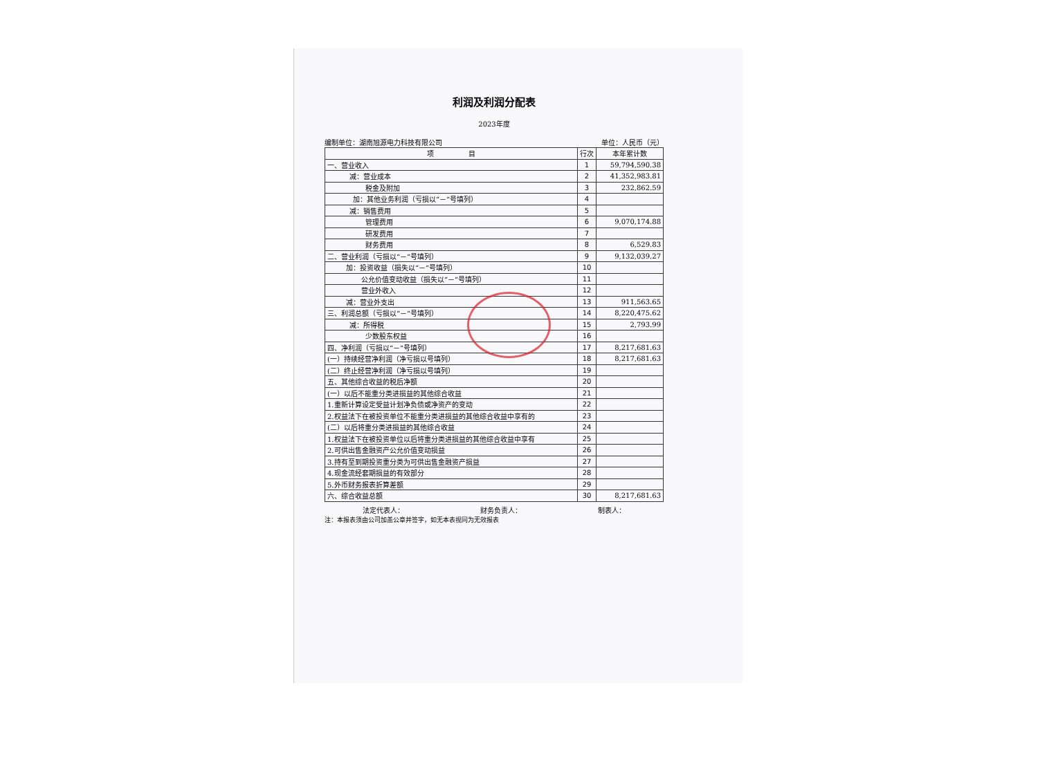利润及利润分配表
2023年度
编制单位：湖南旭源电力科技有限公司 单位：人民币（元）
| 项 目 | 行次 | 本年累计数 |
| --- | --- | --- |
| 一、营业收入 | 1 | 59,794,590.38 |
| 减：营业成本 | 2 | 41,352,983.81 |
| 税金及附加 | 3 | 232,862.59 |
| 加：其他业务利润（亏损以“－”号填列） | 4 | |
| 减：销售费用 | 5 | |
| 管理费用 | 6 | 9,070,174.88 |
| 研发费用 | 7 | |
| 财务费用 | 8 | 6,529.83 |
| 二、营业利润（亏损以“－”号填列） | 9 | 9,132,039.27 |
| 加：投资收益（损失以“－”号填列） | 10 | |
| 公允价值变动收益（损失以“－”号填列） | 11 | |
| 营业外收入 | 12 | |
| 减：营业外支出 | 13 | 911,563.65 |
| 三、利润总额（亏损以“－”号填列） | 14 | 8,220,475.62 |
| 减：所得税 | 15 | 2,793.99 |
| 少数股东权益 | 16 | |
| 四、净利润（亏损以“－”号填列） | 17 | 8,217,681.63 |
| (一）持续经营净利润（净亏损以号填列） | 18 | 8,217,681.63 |
| (二）终止经营净利润（净亏损以号填列） | 19 | |
| 五、其他综合收益的税后净额 | 20 | |
| (一）以后不能重分类进损益的其他综合收益 | 21 | |
| 1.重新计算设定受益计划净负债或净资产的变动 | 22 | |
| 2.权益法下在被投资单位不能重分类进损益的其他综合收益中享有的 | 23 | |
| (二）以后将重分类进损益的其他综合收益 | 24 | |
| 1.权益法下在被投资单位以后将重分类进损益的其他综合收益中享有 | 25 | |
| 2.可供出售金融资产公允价值变动损益 | 26 | |
| 3.持有至到期投资重分类为可供出售金融资产损益 | 27 | |
| 4.现金流经套期损益的有效部分 | 28 | |
| 5.外币财务报表折算差额 | 29 | |
| 六、综合收益总额 | 30 | 8,217,681.63 |
法定代表人： 财务负责人： 制表人：
注：本报表须由公司加盖公章并签字，如无本表视同为无效报表